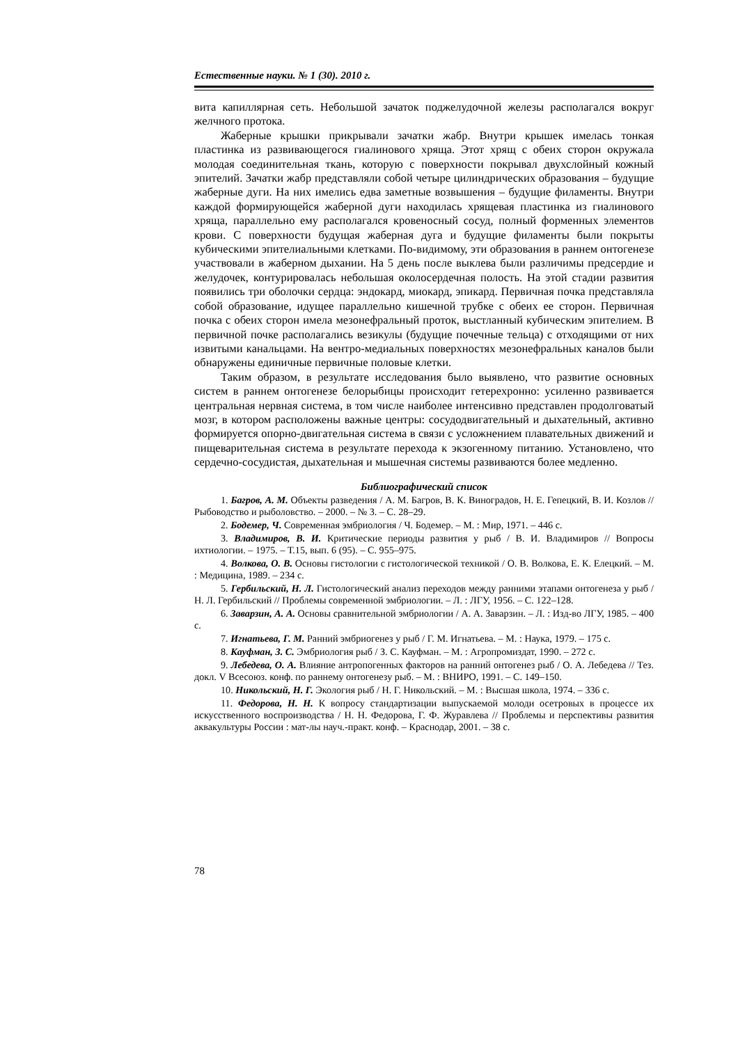Естественные науки. № 1 (30). 2010 г.
вита капиллярная сеть. Небольшой зачаток поджелудочной железы располагался вокруг желчного протока.
Жаберные крышки прикрывали зачатки жабр. Внутри крышек имелась тонкая пластинка из развивающегося гиалинового хряща. Этот хрящ с обеих сторон окружала молодая соединительная ткань, которую с поверхности покрывал двухслойный кожный эпителий. Зачатки жабр представляли собой четыре цилиндрических образования – будущие жаберные дуги. На них имелись едва заметные возвышения – будущие филаменты. Внутри каждой формирующейся жаберной дуги находилась хрящевая пластинка из гиалинового хряща, параллельно ему располагался кровеносный сосуд, полный форменных элементов крови. С поверхности будущая жаберная дуга и будущие филаменты были покрыты кубическими эпителиальными клетками. По-видимому, эти образования в раннем онтогенезе участвовали в жаберном дыхании. На 5 день после выклева были различимы предсердие и желудочек, контурировалась небольшая околосердечная полость. На этой стадии развития появились три оболочки сердца: эндокард, миокард, эпикард. Первичная почка представляла собой образование, идущее параллельно кишечной трубке с обеих ее сторон. Первичная почка с обеих сторон имела мезонефральный проток, выстланный кубическим эпителием. В первичной почке располагались везикулы (будущие почечные тельца) с отходящими от них извитыми канальцами. На вентро-медиальных поверхностях мезонефральных каналов были обнаружены единичные первичные половые клетки.
Таким образом, в результате исследования было выявлено, что развитие основных систем в раннем онтогенезе белорыбицы происходит гетерехронно: усиленно развивается центральная нервная система, в том числе наиболее интенсивно представлен продолговатый мозг, в котором расположены важные центры: сосудодвигательный и дыхательный, активно формируется опорно-двигательная система в связи с усложнением плавательных движений и пищеварительная система в результате перехода к экзогенному питанию. Установлено, что сердечно-сосудистая, дыхательная и мышечная системы развиваются более медленно.
Библиографический список
1. Багров, А. М. Объекты разведения / А. М. Багров, В. К. Виноградов, Н. Е. Гепецкий, В. И. Козлов // Рыбоводство и рыболовство. – 2000. – № 3. – С. 28–29.
2. Бодемер, Ч. Современная эмбриология / Ч. Бодемер. – М. : Мир, 1971. – 446 с.
3. Владимиров, В. И. Критические периоды развития у рыб / В. И. Владимиров // Вопросы ихтиологии. – 1975. – Т.15, вып. 6 (95). – С. 955–975.
4. Волкова, О. В. Основы гистологии с гистологической техникой / О. В. Волкова, Е. К. Елецкий. – М. : Медицина, 1989. – 234 с.
5. Гербильский, Н. Л. Гистологический анализ переходов между ранними этапами онтогенеза у рыб / Н. Л. Гербильский // Проблемы современной эмбриологии. – Л. : ЛГУ, 1956. – С. 122–128.
6. Заварзин, А. А. Основы сравнительной эмбриологии / А. А. Заварзин. – Л. : Изд-во ЛГУ, 1985. – 400 с.
7. Игнатьева, Г. М. Ранний эмбриогенез у рыб / Г. М. Игнатьева. – М. : Наука, 1979. – 175 с.
8. Кауфман, З. С. Эмбриология рыб / З. С. Кауфман. – М. : Агропромиздат, 1990. – 272 с.
9. Лебедева, О. А. Влияние антропогенных факторов на ранний онтогенез рыб / О. А. Лебедева // Тез. докл. V Всесоюз. конф. по раннему онтогенезу рыб. – М. : ВНИРО, 1991. – С. 149–150.
10. Никольский, Н. Г. Экология рыб / Н. Г. Никольский. – М. : Высшая школа, 1974. – 336 с.
11. Федорова, Н. Н. К вопросу стандартизации выпускаемой молоди осетровых в процессе их искусственного воспроизводства / Н. Н. Федорова, Г. Ф. Журавлева // Проблемы и перспективы развития аквакультуры России : мат-лы науч.-практ. конф. – Краснодар, 2001. – 38 с.
78